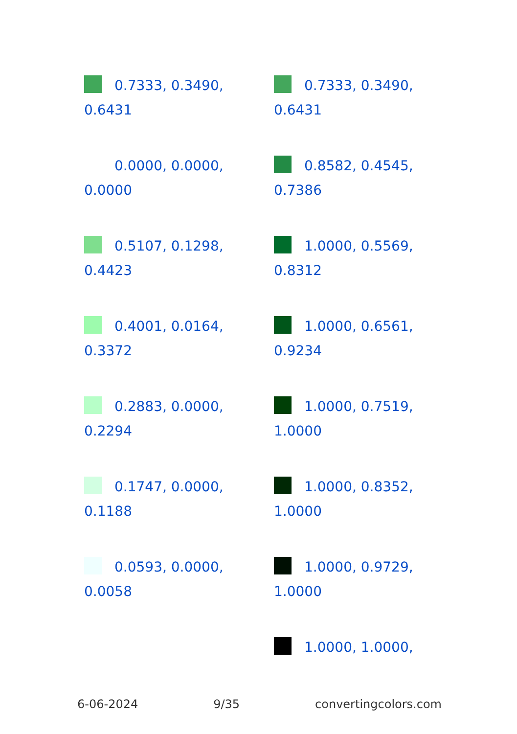0.7333, 0.3490,
0.6431
0.7333, 0.3490,
0.6431
0.0000, 0.0000,
0.0000
0.8582, 0.4545,
0.7386
0.5107, 0.1298,
0.4423
1.0000, 0.5569,
0.8312
0.4001, 0.0164,
0.3372
1.0000, 0.6561,
0.9234
0.2883, 0.0000,
0.2294
1.0000, 0.7519,
1.0000
0.1747, 0.0000,
0.1188
1.0000, 0.8352,
1.0000
0.0593, 0.0000,
0.0058
1.0000, 0.9729,
1.0000
1.0000, 1.0000,
6-06-2024 9/35 convertingcolors.com